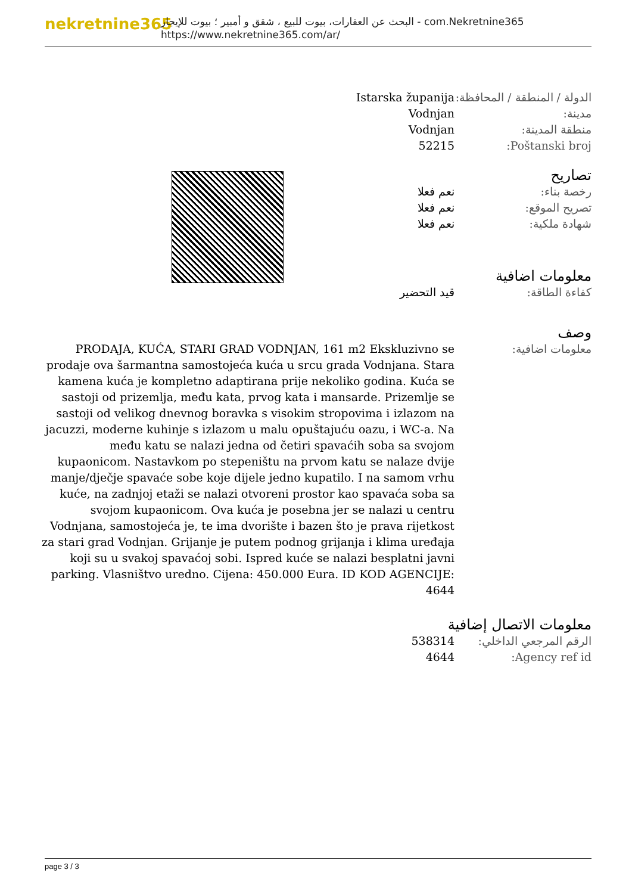nekretnine365
البحث عن العقارات، بيوت للبيع ، شقق و أمبير ؛ بيوت للإيجار - com.Nekretnine365
https://www.nekretnine365.com/ar/
| Istarska županija | الدولة / المنطقة / المحافظة: |
| Vodnjan | مدينة: |
| Vodnjan | منطقة المدينة: |
| 52215 | Poštanski broj: |
تصاريح
| نعم فعلا | رخصة بناء: |
| نعم فعلا | تصريح الموقع: |
| نعم فعلا | شهادة ملكية: |
معلومات اضافية
| قيد التحضير | كفاءة الطاقة: |
وصف
| PRODAJA, KUĆA, STARI GRAD VODNJAN, 161 m2 Ekskluzivno se prodaje ova šarmantna samostojeća kuća u srcu grada Vodnjana. Stara kamena kuća je kompletno adaptirana prije nekoliko godina. Kuća se sastoji od prizemlja, među kata, prvog kata i mansarde. Prizemlje se sastoji od velikog dnevnog boravka s visokim stropovima i izlazom na jacuzzi, moderne kuhinje s izlazom u malu opuštajuću oazu, i WC-a. Na među katu se nalazi jedna od četiri spavaćih soba sa svojom kupaonicom. Nastavkom po stepeništu na prvom katu se nalaze dvije manje/dječje spavaće sobe koje dijele jedno kupatilo. I na samom vrhu kuće, na zadnjoj etaži se nalazi otvoreni prostor kao spavaća soba sa svojom kupaonicom. Ova kuća je posebna jer se nalazi u centru Vodnjana, samostojeća je, te ima dvorište i bazen što je prava rijetkost za stari grad Vodnjan. Grijanje je putem podnog grijanja i klima uređaja koji su u svakoj spavaćoj sobi. Ispred kuće se nalazi besplatni javni parking. Vlasništvo uredno. Cijena: 450.000 Eura. ID KOD AGENCIJE: 4644 | معلومات اضافية: |
معلومات الاتصال إضافية
| 538314 | الرقم المرجعي الداخلي: |
| 4644 | Agency ref id: |
page 3 / 3